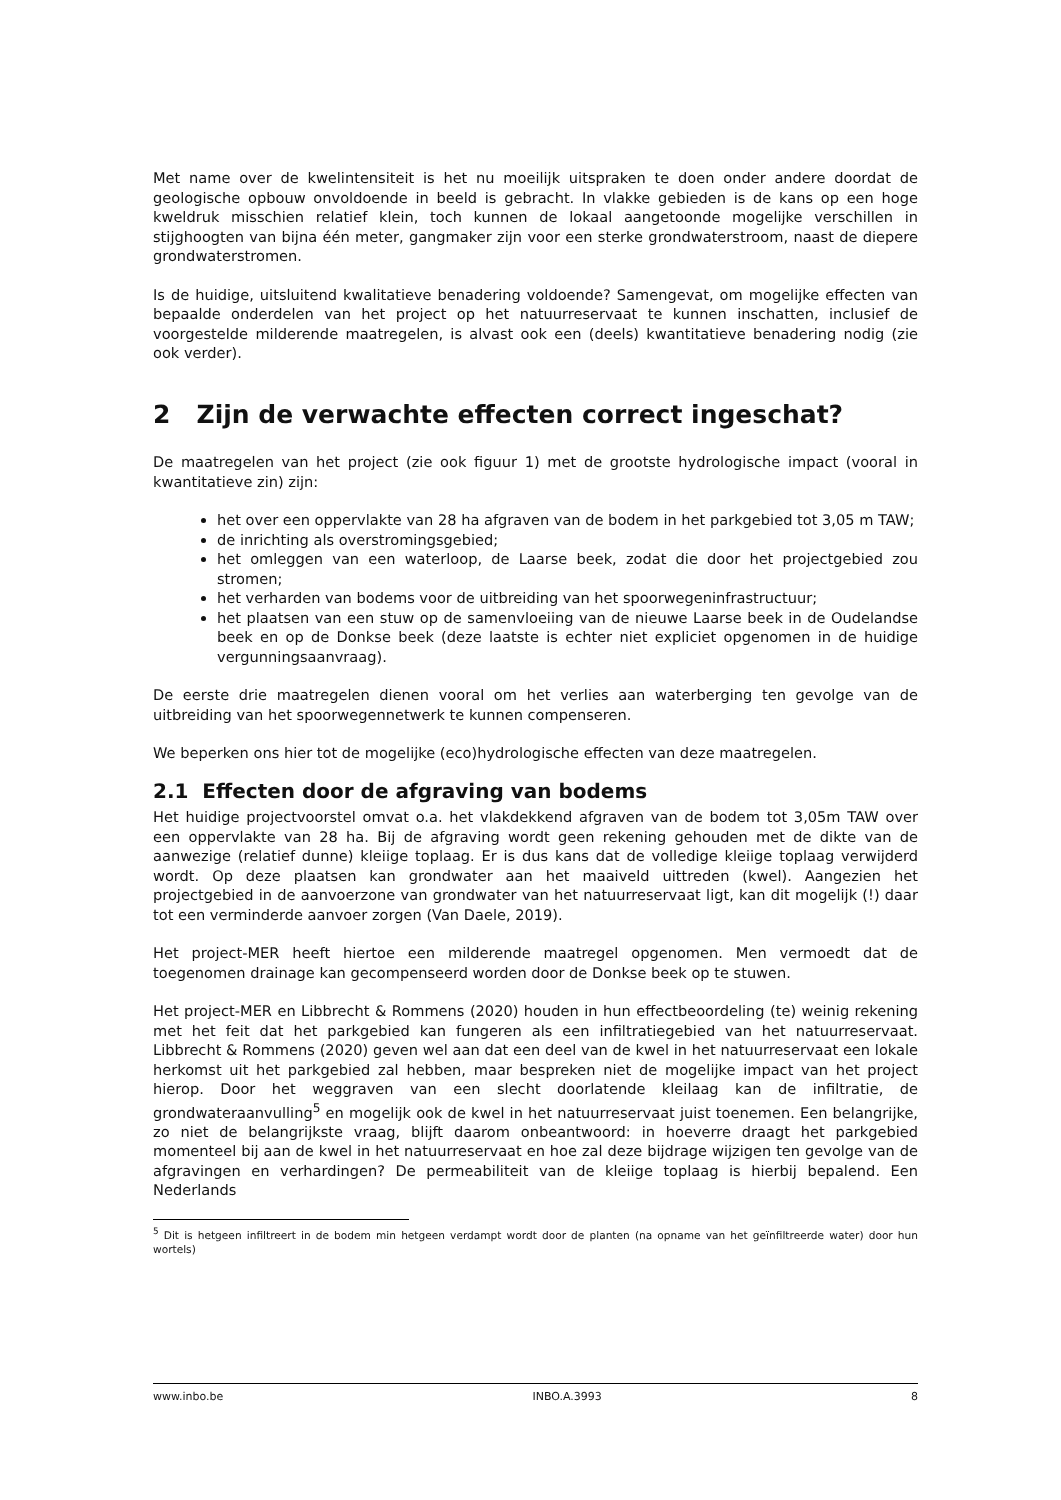Met name over de kwelintensiteit is het nu moeilijk uitspraken te doen onder andere doordat de geologische opbouw onvoldoende in beeld is gebracht. In vlakke gebieden is de kans op een hoge kweldruk misschien relatief klein, toch kunnen de lokaal aangetoonde mogelijke verschillen in stijghoogten van bijna één meter, gangmaker zijn voor een sterke grondwaterstroom, naast de diepere grondwaterstromen.
Is de huidige, uitsluitend kwalitatieve benadering voldoende? Samengevat, om mogelijke effecten van bepaalde onderdelen van het project op het natuurreservaat te kunnen inschatten, inclusief de voorgestelde milderende maatregelen, is alvast ook een (deels) kwantitatieve benadering nodig (zie ook verder).
2 Zijn de verwachte effecten correct ingeschat?
De maatregelen van het project (zie ook figuur 1) met de grootste hydrologische impact (vooral in kwantitatieve zin) zijn:
het over een oppervlakte van 28 ha afgraven van de bodem in het parkgebied tot 3,05 m TAW;
de inrichting als overstromingsgebied;
het omleggen van een waterloop, de Laarse beek, zodat die door het projectgebied zou stromen;
het verharden van bodems voor de uitbreiding van het spoorwegeninfrastructuur;
het plaatsen van een stuw op de samenvloeiing van de nieuwe Laarse beek in de Oudelandse beek en op de Donkse beek (deze laatste is echter niet expliciet opgenomen in de huidige vergunningsaanvraag).
De eerste drie maatregelen dienen vooral om het verlies aan waterberging ten gevolge van de uitbreiding van het spoorwegennetwerk te kunnen compenseren.
We beperken ons hier tot de mogelijke (eco)hydrologische effecten van deze maatregelen.
2.1 Effecten door de afgraving van bodems
Het huidige projectvoorstel omvat o.a. het vlakdekkend afgraven van de bodem tot 3,05m TAW over een oppervlakte van 28 ha. Bij de afgraving wordt geen rekening gehouden met de dikte van de aanwezige (relatief dunne) kleiige toplaag. Er is dus kans dat de volledige kleiige toplaag verwijderd wordt. Op deze plaatsen kan grondwater aan het maaiveld uittreden (kwel). Aangezien het projectgebied in de aanvoerzone van grondwater van het natuurreservaat ligt, kan dit mogelijk (!) daar tot een verminderde aanvoer zorgen (Van Daele, 2019).
Het project-MER heeft hiertoe een milderende maatregel opgenomen. Men vermoedt dat de toegenomen drainage kan gecompenseerd worden door de Donkse beek op te stuwen.
Het project-MER en Libbrecht & Rommens (2020) houden in hun effectbeoordeling (te) weinig rekening met het feit dat het parkgebied kan fungeren als een infiltratiegebied van het natuurreservaat. Libbrecht & Rommens (2020) geven wel aan dat een deel van de kwel in het natuurreservaat een lokale herkomst uit het parkgebied zal hebben, maar bespreken niet de mogelijke impact van het project hierop. Door het weggraven van een slecht doorlatende kleilaag kan de infiltratie, de grondwateraanvulling<sup>5</sup> en mogelijk ook de kwel in het natuurreservaat juist toenemen. Een belangrijke, zo niet de belangrijkste vraag, blijft daarom onbeantwoord: in hoeverre draagt het parkgebied momenteel bij aan de kwel in het natuurreservaat en hoe zal deze bijdrage wijzigen ten gevolge van de afgravingen en verhardingen? De permeabiliteit van de kleiige toplaag is hierbij bepalend. Een Nederlands
<sup>5</sup> Dit is hetgeen infiltreert in de bodem min hetgeen verdampt wordt door de planten (na opname van het geïnfiltreerde water) door hun wortels)
www.inbo.be INBO.A.3993 8